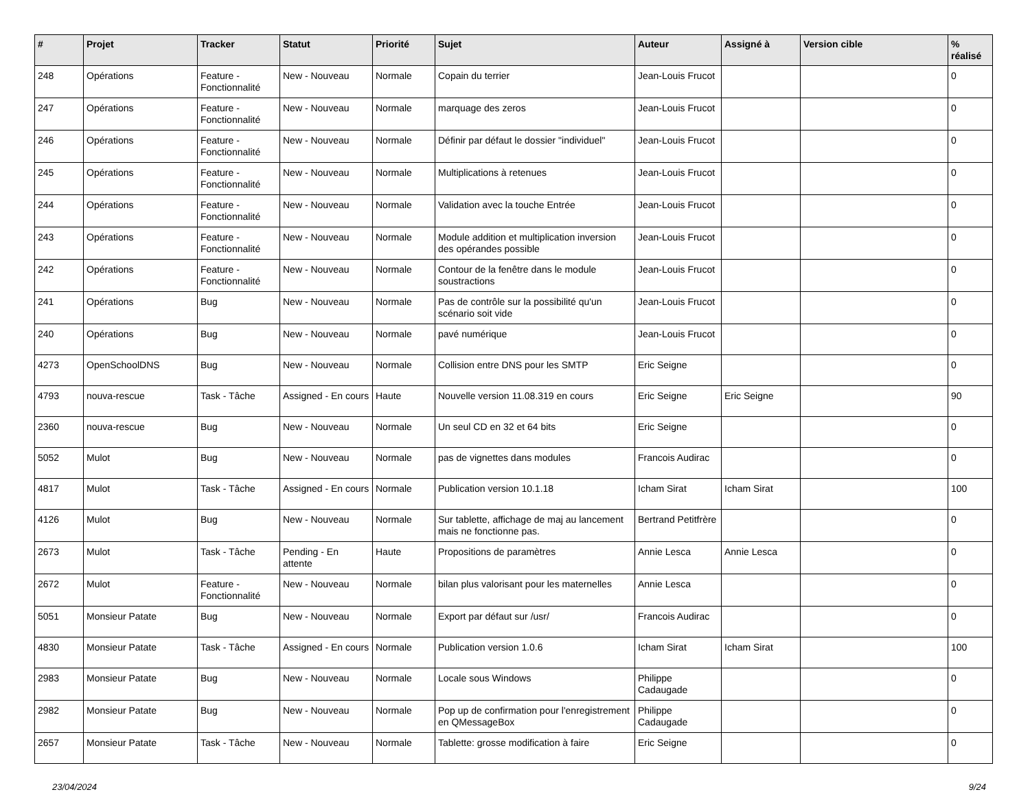| # | Projet | Tracker | Statut | Priorité | Sujet | Auteur | Assigné à | Version cible | % réalisé |
| --- | --- | --- | --- | --- | --- | --- | --- | --- | --- |
| 248 | Opérations | Feature - Fonctionnalité | New - Nouveau | Normale | Copain du terrier | Jean-Louis Frucot | | | 0 |
| 247 | Opérations | Feature - Fonctionnalité | New - Nouveau | Normale | marquage des zeros | Jean-Louis Frucot | | | 0 |
| 246 | Opérations | Feature - Fonctionnalité | New - Nouveau | Normale | Définir par défaut le dossier "individuel" | Jean-Louis Frucot | | | 0 |
| 245 | Opérations | Feature - Fonctionnalité | New - Nouveau | Normale | Multiplications à retenues | Jean-Louis Frucot | | | 0 |
| 244 | Opérations | Feature - Fonctionnalité | New - Nouveau | Normale | Validation avec la touche Entrée | Jean-Louis Frucot | | | 0 |
| 243 | Opérations | Feature - Fonctionnalité | New - Nouveau | Normale | Module addition et multiplication inversion des opérandes possible | Jean-Louis Frucot | | | 0 |
| 242 | Opérations | Feature - Fonctionnalité | New - Nouveau | Normale | Contour de la fenêtre dans le module soustractions | Jean-Louis Frucot | | | 0 |
| 241 | Opérations | Bug | New - Nouveau | Normale | Pas de contrôle sur la possibilité qu'un scénario soit vide | Jean-Louis Frucot | | | 0 |
| 240 | Opérations | Bug | New - Nouveau | Normale | pavé numérique | Jean-Louis Frucot | | | 0 |
| 4273 | OpenSchoolDNS | Bug | New - Nouveau | Normale | Collision entre DNS pour les SMTP | Eric Seigne | | | 0 |
| 4793 | nouva-rescue | Task - Tâche | Assigned - En cours | Haute | Nouvelle version 11.08.319 en cours | Eric Seigne | Eric Seigne | | 90 |
| 2360 | nouva-rescue | Bug | New - Nouveau | Normale | Un seul CD en 32 et 64 bits | Eric Seigne | | | 0 |
| 5052 | Mulot | Bug | New - Nouveau | Normale | pas de vignettes dans modules | Francois Audirac | | | 0 |
| 4817 | Mulot | Task - Tâche | Assigned - En cours | Normale | Publication version 10.1.18 | Icham Sirat | Icham Sirat | | 100 |
| 4126 | Mulot | Bug | New - Nouveau | Normale | Sur tablette, affichage de maj au lancement mais ne fonctionne pas. | Bertrand Petitfrère | | | 0 |
| 2673 | Mulot | Task - Tâche | Pending - En attente | Haute | Propositions de paramètres | Annie Lesca | Annie Lesca | | 0 |
| 2672 | Mulot | Feature - Fonctionnalité | New - Nouveau | Normale | bilan plus valorisant pour les maternelles | Annie Lesca | | | 0 |
| 5051 | Monsieur Patate | Bug | New - Nouveau | Normale | Export par défaut sur /usr/ | Francois Audirac | | | 0 |
| 4830 | Monsieur Patate | Task - Tâche | Assigned - En cours | Normale | Publication version 1.0.6 | Icham Sirat | Icham Sirat | | 100 |
| 2983 | Monsieur Patate | Bug | New - Nouveau | Normale | Locale sous Windows | Philippe Cadaugade | | | 0 |
| 2982 | Monsieur Patate | Bug | New - Nouveau | Normale | Pop up de confirmation pour l'enregistrement en QMessageBox | Philippe Cadaugade | | | 0 |
| 2657 | Monsieur Patate | Task - Tâche | New - Nouveau | Normale | Tablette: grosse modification à faire | Eric Seigne | | | 0 |
23/04/2024 9/24